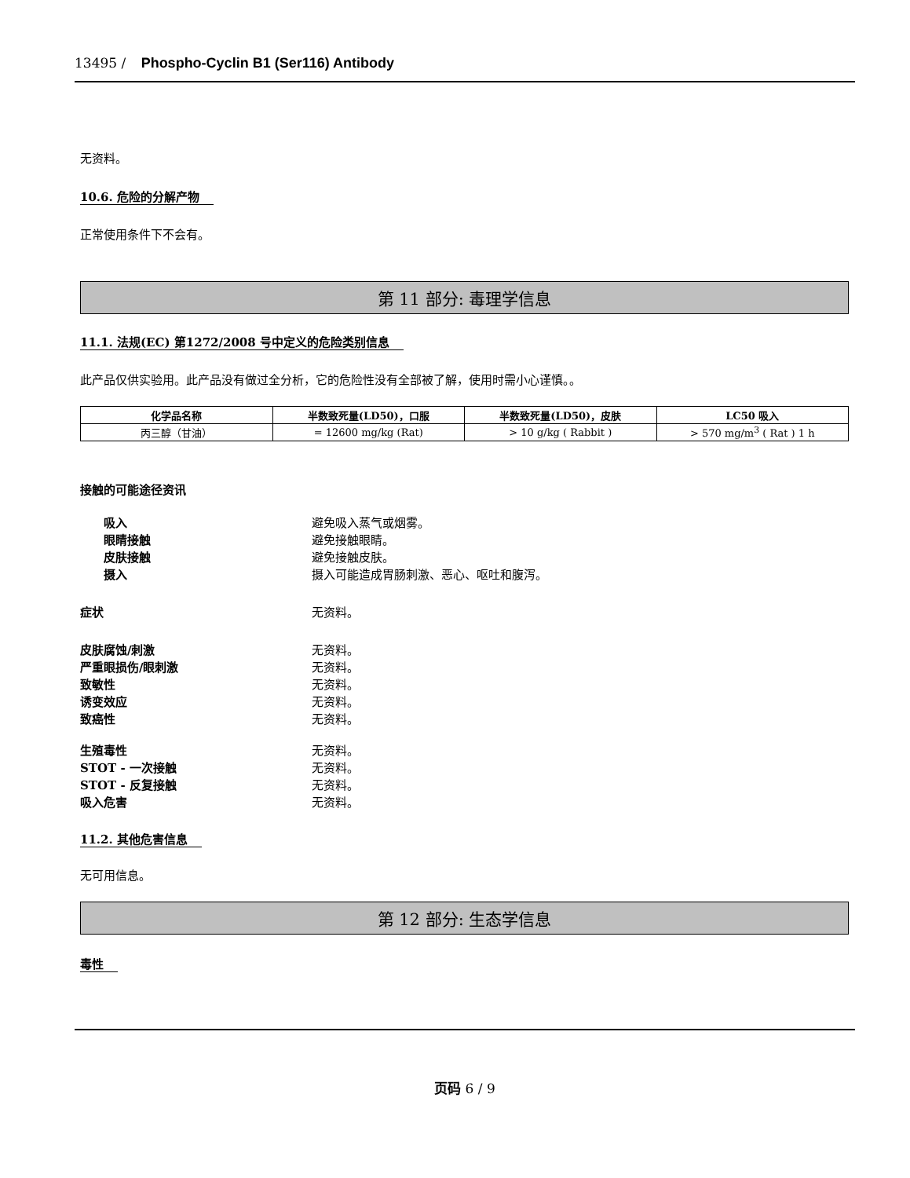13495 / Phospho-Cyclin B1 (Ser116) Antibody
无资料。
10.6. 危险的分解产物
正常使用条件下不会有。
第 11 部分: 毒理学信息
11.1. 法规(EC) 第1272/2008 号中定义的危险类别信息
此产品仅供实验用。此产品没有做过全分析，它的危险性没有全部被了解，使用时需小心谨慎。。
| 化学品名称 | 半数致死量(LD50)，口服 | 半数致死量(LD50)，皮肤 | LC50 吸入 |
| --- | --- | --- | --- |
| 丙三醇（甘油） | = 12600 mg/kg (Rat) | > 10 g/kg ( Rabbit ) | > 570 mg/m<sup>3</sup> ( Rat ) 1 h |
接触的可能途径资讯
吸入 避免吸入蒸气或烟雾。
眼睛接触 避免接触眼睛。
皮肤接触 避免接触皮肤。
摄入 摄入可能造成胃肠刺激、恶心、呕吐和腹泻。
症状 无资料。
皮肤腐蚀/刺激 无资料。
严重眼损伤/眼刺激 无资料。
致敏性 无资料。
诱变效应 无资料。
致癌性 无资料。
生殖毒性 无资料。
STOT - 一次接触 无资料。
STOT - 反复接触 无资料。
吸入危害 无资料。
11.2. 其他危害信息
无可用信息。
第 12 部分: 生态学信息
毒性
页码 6 / 9